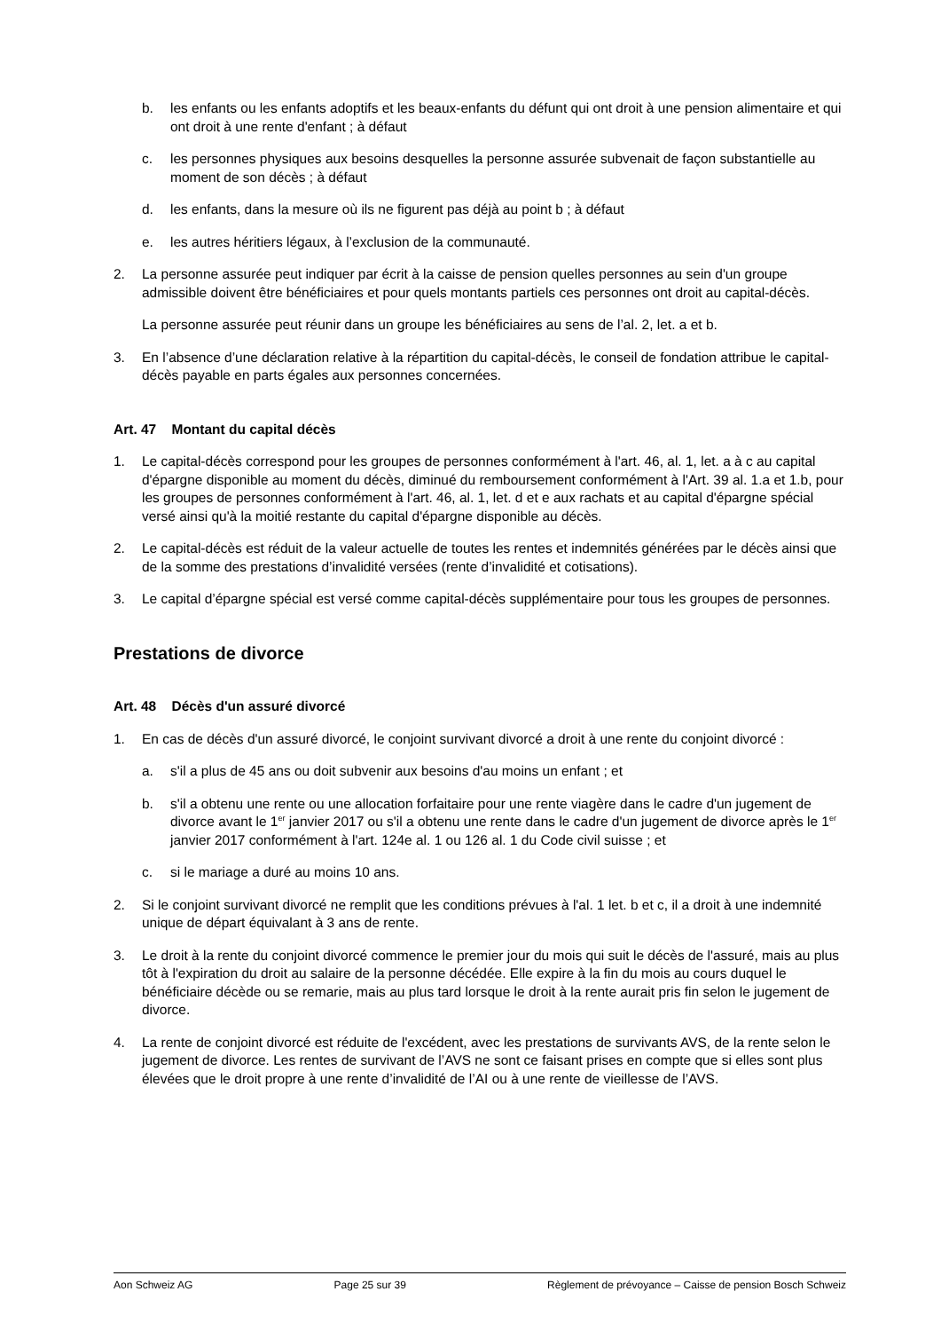b. les enfants ou les enfants adoptifs et les beaux-enfants du défunt qui ont droit à une pension alimentaire et qui ont droit à une rente d'enfant ; à défaut
c. les personnes physiques aux besoins desquelles la personne assurée subvenait de façon substantielle au moment de son décès ; à défaut
d. les enfants, dans la mesure où ils ne figurent pas déjà au point b ; à défaut
e. les autres héritiers légaux, à l’exclusion de la communauté.
2. La personne assurée peut indiquer par écrit à la caisse de pension quelles personnes au sein d'un groupe admissible doivent être bénéficiaires et pour quels montants partiels ces personnes ont droit au capital-décès.
La personne assurée peut réunir dans un groupe les bénéficiaires au sens de l’al. 2, let. a et b.
3. En l’absence d’une déclaration relative à la répartition du capital-décès, le conseil de fondation attribue le capital-décès payable en parts égales aux personnes concernées.
Art. 47 Montant du capital décès
1. Le capital-décès correspond pour les groupes de personnes conformément à l'art. 46, al. 1, let. a à c au capital d'épargne disponible au moment du décès, diminué du remboursement conformément à l'Art. 39 al. 1.a et 1.b, pour les groupes de personnes conformément à l'art. 46, al. 1, let. d et e aux rachats et au capital d'épargne spécial versé ainsi qu'à la moitié restante du capital d'épargne disponible au décès.
2. Le capital-décès est réduit de la valeur actuelle de toutes les rentes et indemnités générées par le décès ainsi que de la somme des prestations d’invalidité versées (rente d’invalidité et cotisations).
3. Le capital d’épargne spécial est versé comme capital-décès supplémentaire pour tous les groupes de personnes.
Prestations de divorce
Art. 48 Décès d'un assuré divorcé
1. En cas de décès d'un assuré divorcé, le conjoint survivant divorcé a droit à une rente du conjoint divorcé :
a. s'il a plus de 45 ans ou doit subvenir aux besoins d'au moins un enfant ; et
b. s'il a obtenu une rente ou une allocation forfaitaire pour une rente viagère dans le cadre d'un jugement de divorce avant le 1<sup>er</sup> janvier 2017 ou s'il a obtenu une rente dans le cadre d'un jugement de divorce après le 1<sup>er</sup> janvier 2017 conformément à l'art. 124e al. 1 ou 126 al. 1 du Code civil suisse ; et
c. si le mariage a duré au moins 10 ans.
2. Si le conjoint survivant divorcé ne remplit que les conditions prévues à l'al. 1 let. b et c, il a droit à une indemnité unique de départ équivalant à 3 ans de rente.
3. Le droit à la rente du conjoint divorcé commence le premier jour du mois qui suit le décès de l'assuré, mais au plus tôt à l'expiration du droit au salaire de la personne décédée. Elle expire à la fin du mois au cours duquel le bénéficiaire décède ou se remarie, mais au plus tard lorsque le droit à la rente aurait pris fin selon le jugement de divorce.
4. La rente de conjoint divorcé est réduite de l'excédent, avec les prestations de survivants AVS, de la rente selon le jugement de divorce. Les rentes de survivant de l’AVS ne sont ce faisant prises en compte que si elles sont plus élevées que le droit propre à une rente d’invalidité de l’AI ou à une rente de vieillesse de l’AVS.
Aon Schweiz AG Page 25 sur 39 Règlement de prévoyance – Caisse de pension Bosch Schweiz